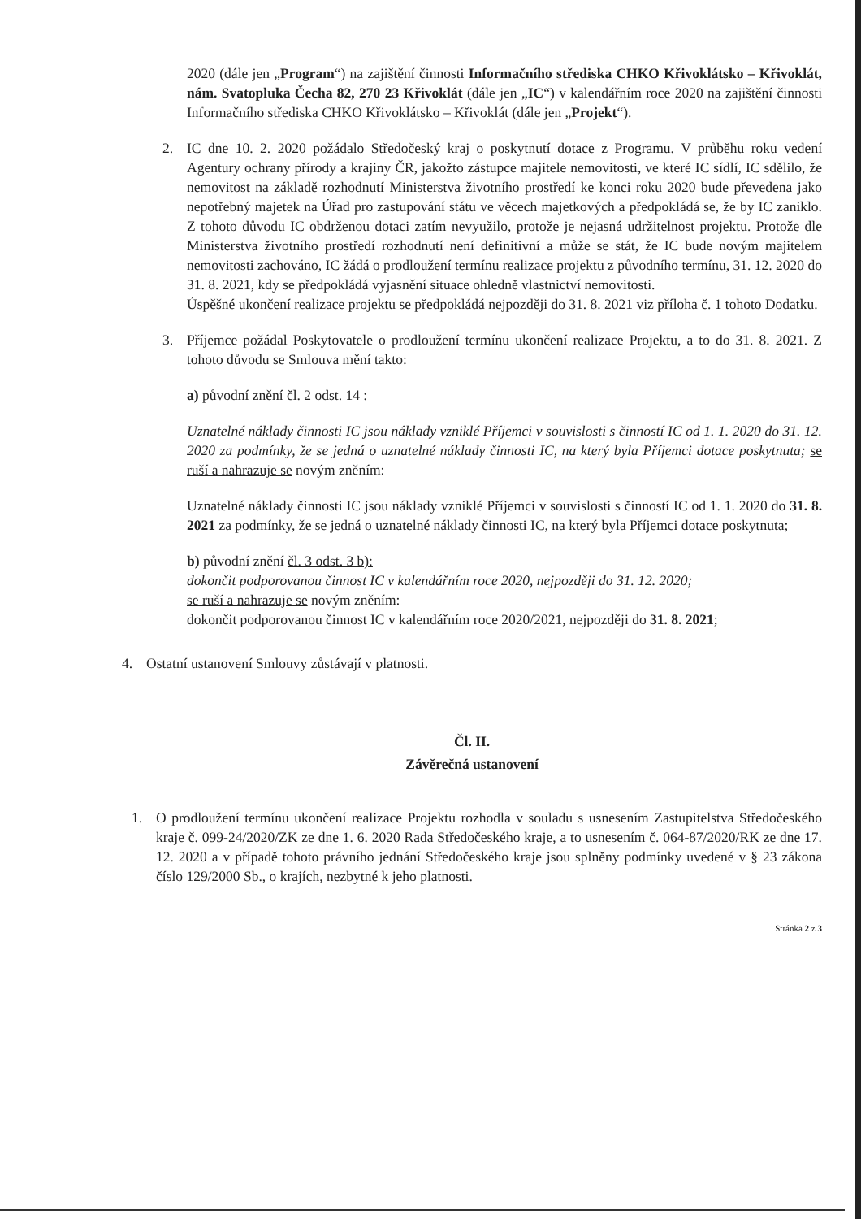2020 (dále jen „Program“) na zajištění činnosti Informačního střediska CHKO Křivoklátsko – Křivoklát, nám. Svatopluka Čecha 82, 270 23 Křivoklát (dále jen „IC“) v kalendářním roce 2020 na zajištění činnosti Informačního střediska CHKO Křivoklátsko – Křivoklát (dále jen „Projekt“).
2. IC dne 10. 2. 2020 požádalo Středočeský kraj o poskytnutí dotace z Programu. V průběhu roku vedení Agentury ochrany přírody a krajiny ČR, jakožto zástupce majitele nemovitosti, ve které IC sídlí, IC sdělilo, že nemovitost na základě rozhodnutí Ministerstva životního prostředí ke konci roku 2020 bude převedena jako nepotřebný majetek na Úřad pro zastupování státu ve věcech majetkových a předpokládá se, že by IC zaniklo. Z tohoto důvodu IC obdrženou dotaci zatím nevyužilo, protože je nejasná udržitelnost projektu. Protože dle Ministerstva životního prostředí rozhodnutí není definitivní a může se stát, že IC bude novým majitelem nemovitosti zachováno, IC žádá o prodloužení termínu realizace projektu z původního termínu, 31. 12. 2020 do 31. 8. 2021, kdy se předpokládá vyjasnění situace ohledně vlastnictví nemovitosti.
Úspěšné ukončení realizace projektu se předpokládá nejpozději do 31. 8. 2021 viz příloha č. 1 tohoto Dodatku.
3. Příjemce požádal Poskytovatele o prodloužení termínu ukončení realizace Projektu, a to do 31. 8. 2021. Z tohoto důvodu se Smlouva mění takto:
a) původní znění čl. 2 odst. 14 :
Uznatelné náklady činnosti IC jsou náklady vzniklé Příjemci v souvislosti s činností IC od 1. 1. 2020 do 31. 12. 2020 za podmínky, že se jedná o uznatelné náklady činnosti IC, na který byla Příjemci dotace poskytnuta; se ruší a nahrazuje se novým zněním:
Uznatelné náklady činnosti IC jsou náklady vzniklé Příjemci v souvislosti s činností IC od 1. 1. 2020 do 31. 8. 2021 za podmínky, že se jedná o uznatelné náklady činnosti IC, na který byla Příjemci dotace poskytnuta;
b) původní znění čl. 3 odst. 3 b):
dokončit podporovanou činnost IC v kalendářním roce 2020, nejpozději do 31. 12. 2020;
se ruší a nahrazuje se novým zněním:
dokončit podporovanou činnost IC v kalendářním roce 2020/2021, nejpozději do 31. 8. 2021;
4. Ostatní ustanovení Smlouvy zůstávají v platnosti.
Čl. II.
Závěrečná ustanovení
1. O prodloužení termínu ukončení realizace Projektu rozhodla v souladu s usnesením Zastupitelstva Středočeského kraje č. 099-24/2020/ZK ze dne 1. 6. 2020 Rada Středočeského kraje, a to usnesením č. 064-87/2020/RK ze dne 17. 12. 2020 a v případě tohoto právního jednání Středočeského kraje jsou splněny podmínky uvedené v § 23 zákona číslo 129/2000 Sb., o krajích, nezbytné k jeho platnosti.
Stránka 2 z 3